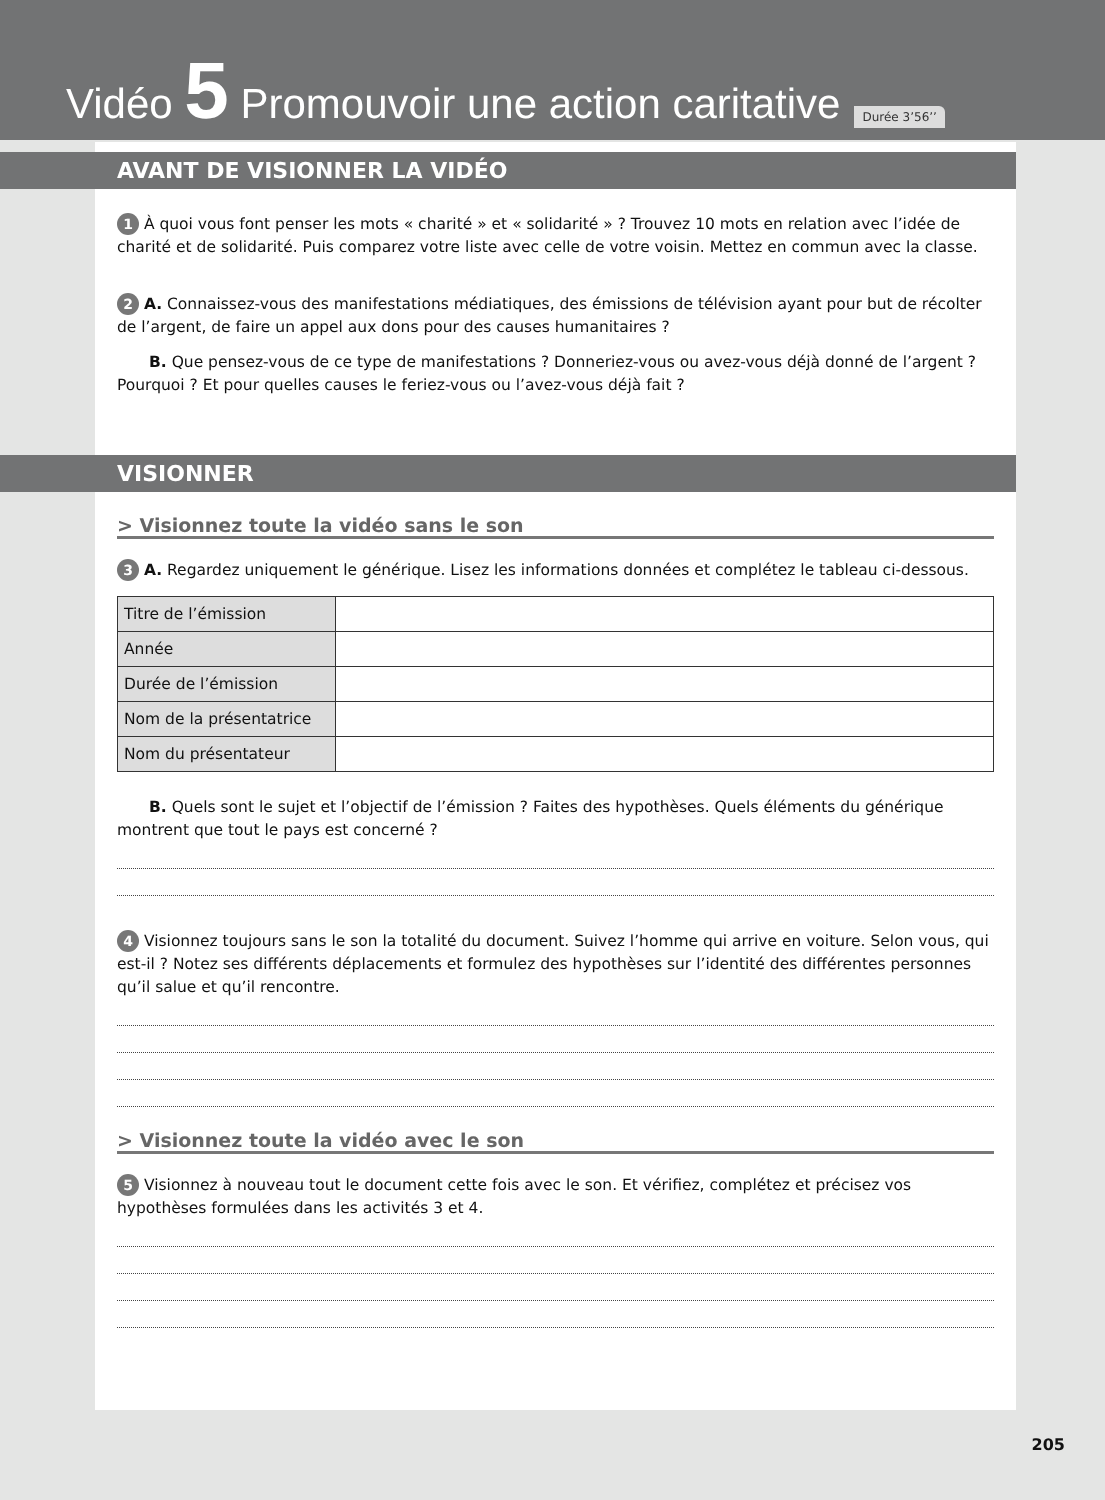Vidéo 5 Promouvoir une action caritative
Durée 3’56’’
AVANT DE VISIONNER LA VIDÉO
1 À quoi vous font penser les mots « charité » et « solidarité » ? Trouvez 10 mots en relation avec l’idée de charité et de solidarité. Puis comparez votre liste avec celle de votre voisin. Mettez en commun avec la classe.
2 A. Connaissez-vous des manifestations médiatiques, des émissions de télévision ayant pour but de récolter de l’argent, de faire un appel aux dons pour des causes humanitaires ?
B. Que pensez-vous de ce type de manifestations ? Donneriez-vous ou avez-vous déjà donné de l’argent ? Pourquoi ? Et pour quelles causes le feriez-vous ou l’avez-vous déjà fait ?
VISIONNER
> Visionnez toute la vidéo sans le son
3 A. Regardez uniquement le générique. Lisez les informations données et complétez le tableau ci-dessous.
| Titre de l’émission | |
| Année | |
| Durée de l’émission | |
| Nom de la présentatrice | |
| Nom du présentateur | |
B. Quels sont le sujet et l’objectif de l’émission ? Faites des hypothèses. Quels éléments du générique montrent que tout le pays est concerné ?
4 Visionnez toujours sans le son la totalité du document. Suivez l’homme qui arrive en voiture. Selon vous, qui est-il ? Notez ses différents déplacements et formulez des hypothèses sur l’identité des différentes personnes qu’il salue et qu’il rencontre.
> Visionnez toute la vidéo avec le son
5 Visionnez à nouveau tout le document cette fois avec le son. Et vérifiez, complétez et précisez vos hypothèses formulées dans les activités 3 et 4.
205